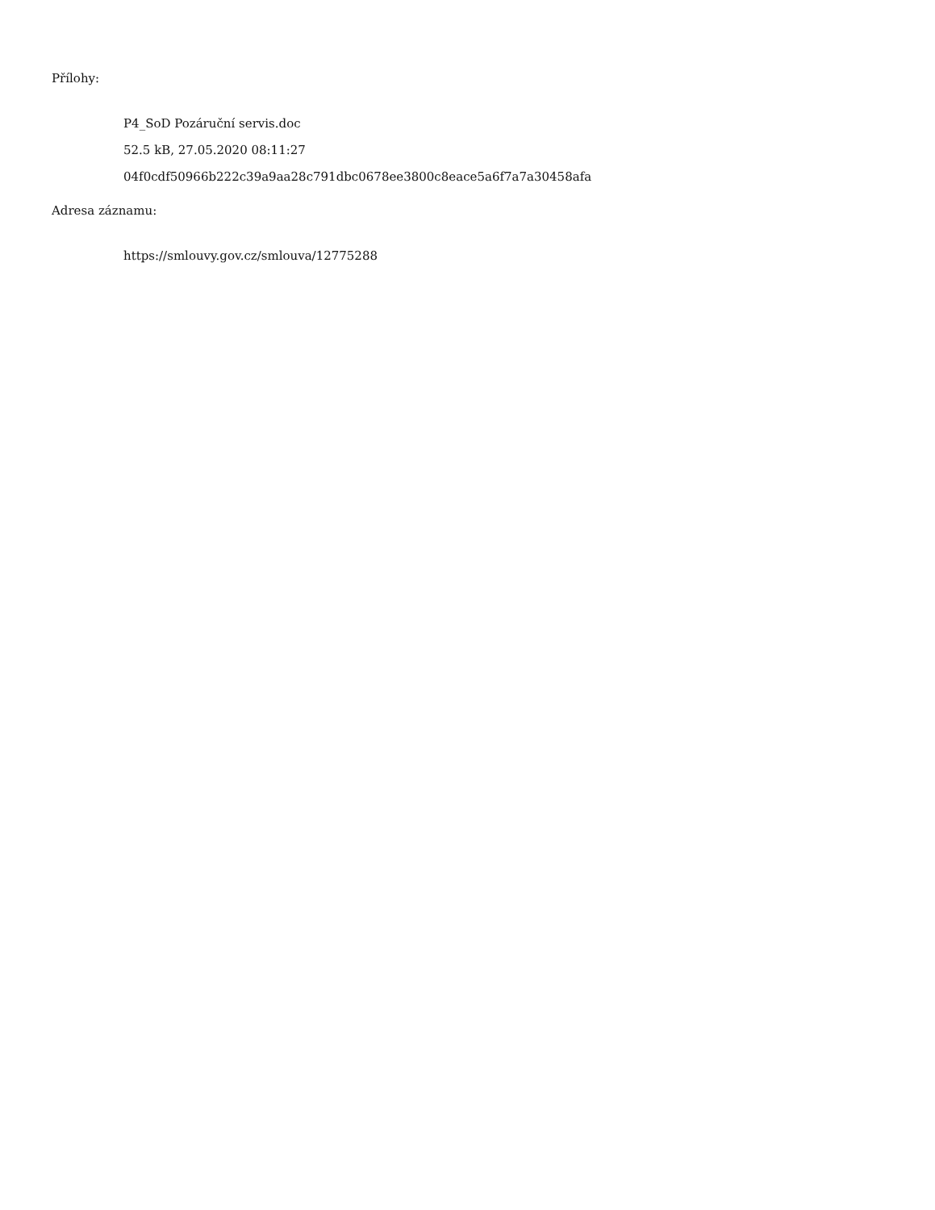Přílohy:
P4_SoD Pozáruční servis.doc
52.5 kB, 27.05.2020 08:11:27
04f0cdf50966b222c39a9aa28c791dbc0678ee3800c8eace5a6f7a7a30458afa
Adresa záznamu:
https://smlouvy.gov.cz/smlouva/12775288